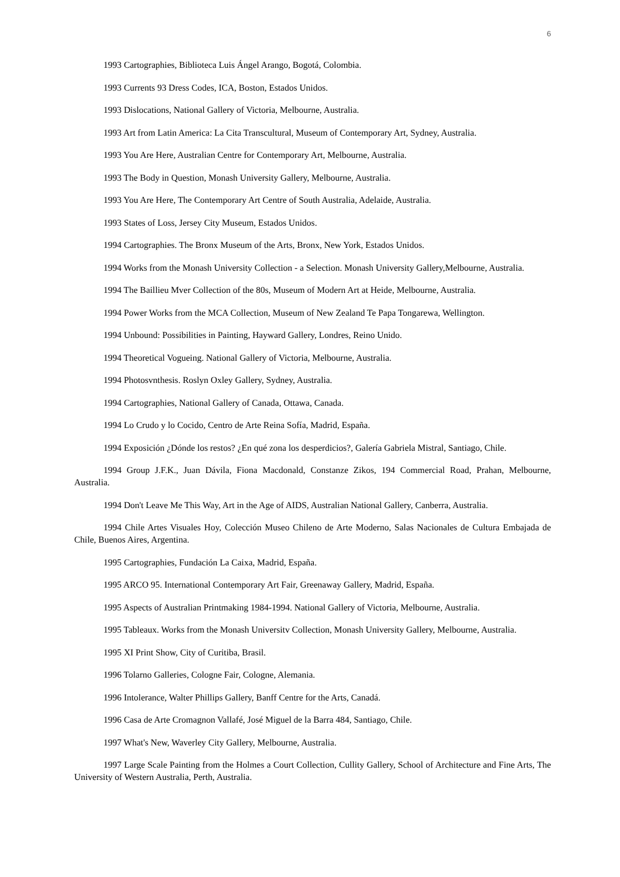6
1993 Cartographies, Biblioteca Luis Ángel Arango, Bogotá, Colombia.
1993 Currents 93 Dress Codes, ICA, Boston, Estados Unidos.
1993 Dislocations, National Gallery of Victoria, Melbourne, Australia.
1993 Art from Latin America: La Cita Transcultural, Museum of Contemporary Art, Sydney, Australia.
1993 You Are Here, Australian Centre for Contemporary Art, Melbourne, Australia.
1993 The Body in Question, Monash University Gallery, Melbourne, Australia.
1993 You Are Here, The Contemporary Art Centre of South Australia, Adelaide, Australia.
1993 States of Loss, Jersey City Museum, Estados Unidos.
1994 Cartographies. The Bronx Museum of the Arts, Bronx, New York, Estados Unidos.
1994 Works from the Monash University Collection - a Selection. Monash University Gallery,Melbourne, Australia.
1994 The Baillieu Mver Collection of the 80s, Museum of Modern Art at Heide, Melbourne, Australia.
1994 Power Works from the MCA Collection, Museum of New Zealand Te Papa Tongarewa, Wellington.
1994 Unbound: Possibilities in Painting, Hayward Gallery, Londres, Reino Unido.
1994 Theoretical Vogueing. National Gallery of Victoria, Melbourne, Australia.
1994 Photosvnthesis. Roslyn Oxley Gallery, Sydney, Australia.
1994 Cartographies, National Gallery of Canada, Ottawa, Canada.
1994 Lo Crudo y lo Cocido, Centro de Arte Reina Sofía, Madrid, España.
1994 Exposición ¿Dónde los restos? ¿En qué zona los desperdicios?, Galería Gabriela Mistral, Santiago, Chile.
1994 Group J.F.K., Juan Dávila, Fiona Macdonald, Constanze Zikos, 194 Commercial Road, Prahan, Melbourne, Australia.
1994 Don't Leave Me This Way, Art in the Age of AIDS, Australian National Gallery, Canberra, Australia.
1994 Chile Artes Visuales Hoy, Colección Museo Chileno de Arte Moderno, Salas Nacionales de Cultura Embajada de Chile, Buenos Aires, Argentina.
1995 Cartographies, Fundación La Caixa, Madrid, España.
1995 ARCO 95. International Contemporary Art Fair, Greenaway Gallery, Madrid, España.
1995 Aspects of Australian Printmaking 1984-1994. National Gallery of Victoria, Melbourne, Australia.
1995 Tableaux. Works from the Monash Universitv Collection, Monash University Gallery, Melbourne, Australia.
1995 XI Print Show, City of Curitiba, Brasil.
1996 Tolarno Galleries, Cologne Fair, Cologne, Alemania.
1996 Intolerance, Walter Phillips Gallery, Banff Centre for the Arts, Canadá.
1996 Casa de Arte Cromagnon Vallafé, José Miguel de la Barra 484, Santiago, Chile.
1997 What's New, Waverley City Gallery, Melbourne, Australia.
1997 Large Scale Painting from the Holmes a Court Collection, Cullity Gallery, School of Architecture and Fine Arts, The University of Western Australia, Perth, Australia.